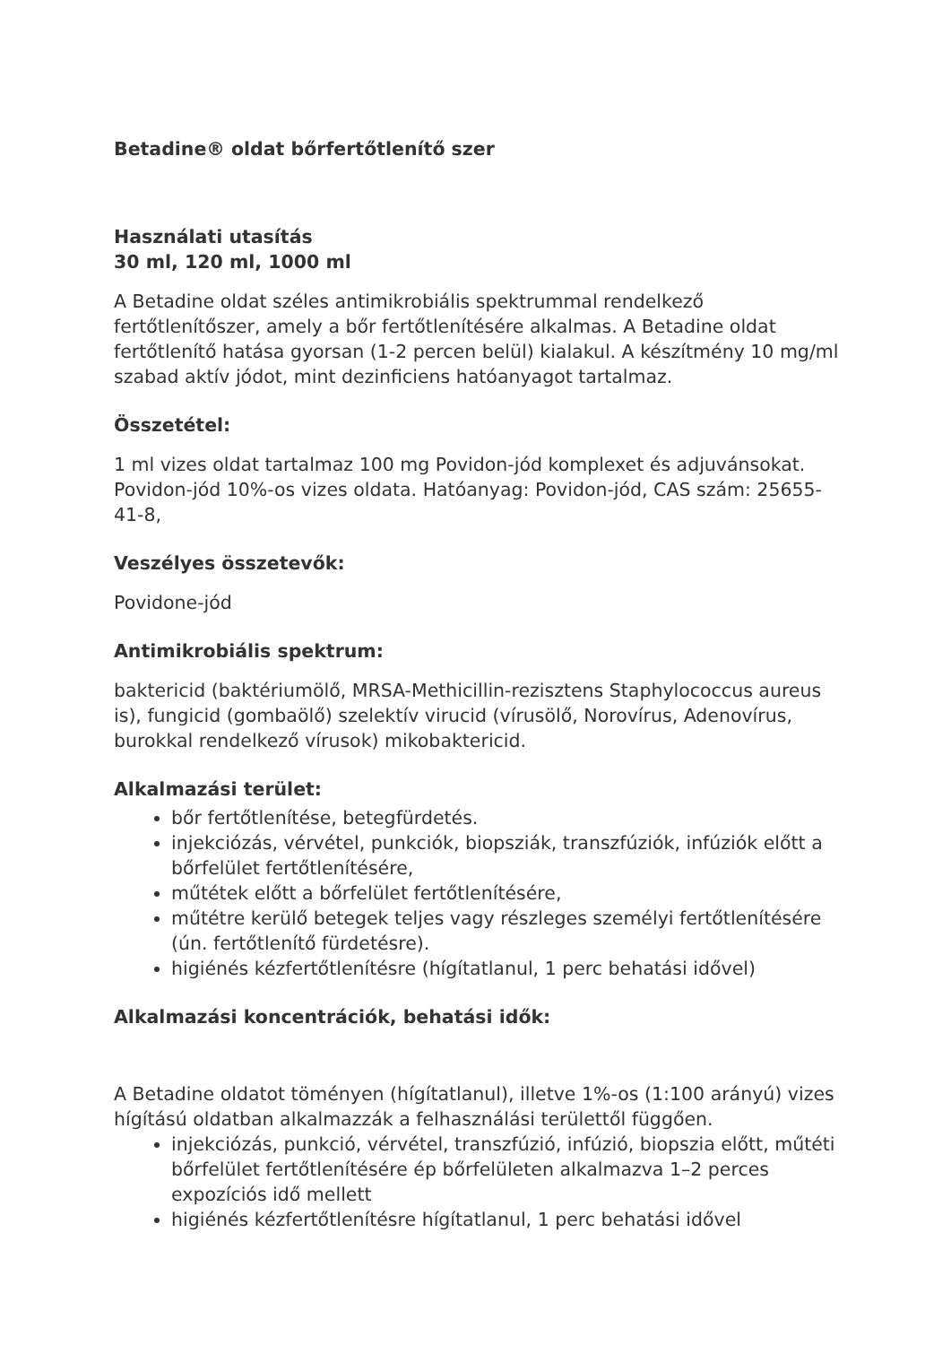Betadine® oldat bőrfertőtlenítő szer
Használati utasítás
30 ml, 120 ml, 1000 ml
A Betadine oldat széles antimikrobiális spektrummal rendelkező fertőtlenítőszer, amely a bőr fertőtlenítésére alkalmas. A Betadine oldat fertőtlenítő hatása gyorsan (1-2 percen belül) kialakul. A készítmény 10 mg/ml szabad aktív jódot, mint dezinficiens hatóanyagot tartalmaz.
Összetétel:
1 ml vizes oldat tartalmaz 100 mg Povidon-jód komplexet és adjuvánsokat. Povidon-jód 10%-os vizes oldata. Hatóanyag: Povidon-jód, CAS szám: 25655-41-8,
Veszélyes összetevők:
Povidone-jód
Antimikrobiális spektrum:
baktericid (baktériumölő, MRSA-Methicillin-rezisztens Staphylococcus aureus is), fungicid (gombaölő) szelektív virucid (vírusölő, Norovírus, Adenovírus, burokkal rendelkező vírusok) mikobaktericid.
Alkalmazási terület:
bőr fertőtlenítése, betegfürdetés.
injekciózás, vérvétel, punkciók, biopsziák, transzfúziók, infúziók előtt a bőrfelület fertőtlenítésére,
műtétek előtt a bőrfelület fertőtlenítésére,
műtétre kerülő betegek teljes vagy részleges személyi fertőtlenítésére (ún. fertőtlenítő fürdetésre).
higiénés kézfertőtlenítésre (hígítatlanul, 1 perc behatási idővel)
Alkalmazási koncentrációk, behatási idők:
A Betadine oldatot töményen (hígítatlanul), illetve 1%-os (1:100 arányú) vizes hígítású oldatban alkalmazzák a felhasználási területtől függően.
injekciózás, punkció, vérvétel, transzfúzió, infúzió, biopszia előtt, műtéti bőrfelület fertőtlenítésére ép bőrfelületen alkalmazva 1–2 perces expozíciós idő mellett
higiénés kézfertőtlenítésre hígítatlanul, 1 perc behatási idővel